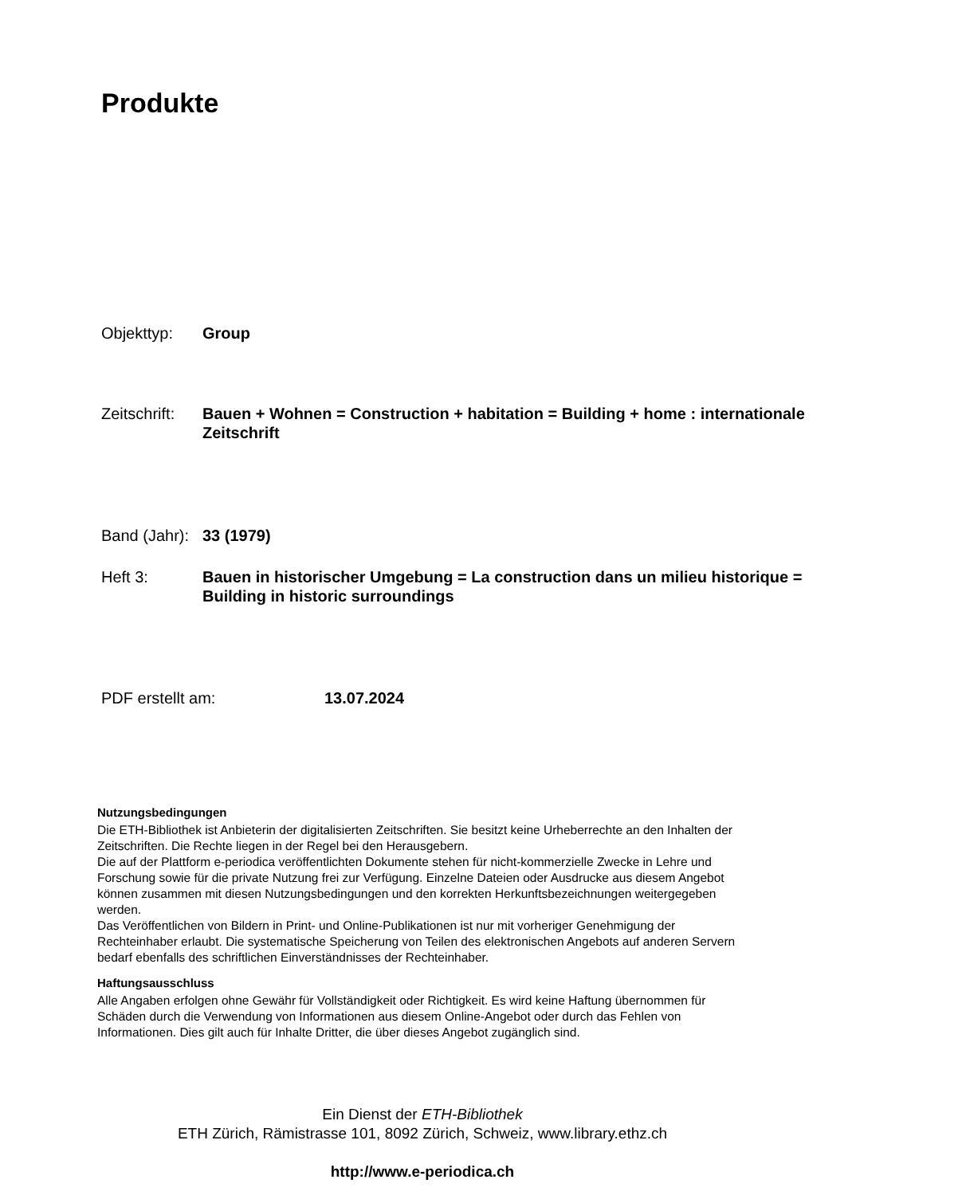Produkte
Objekttyp: Group
Zeitschrift:
Bauen + Wohnen = Construction + habitation = Building + home : internationale Zeitschrift
Band (Jahr):
33 (1979)
Heft 3: Bauen in historischer Umgebung = La construction dans un milieu historique = Building in historic surroundings
PDF erstellt am: 13.07.2024
Nutzungsbedingungen
Die ETH-Bibliothek ist Anbieterin der digitalisierten Zeitschriften. Sie besitzt keine Urheberrechte an den Inhalten der Zeitschriften. Die Rechte liegen in der Regel bei den Herausgebern.
Die auf der Plattform e-periodica veröffentlichten Dokumente stehen für nicht-kommerzielle Zwecke in Lehre und Forschung sowie für die private Nutzung frei zur Verfügung. Einzelne Dateien oder Ausdrucke aus diesem Angebot können zusammen mit diesen Nutzungsbedingungen und den korrekten Herkunftsbezeichnungen weitergegeben werden.
Das Veröffentlichen von Bildern in Print- und Online-Publikationen ist nur mit vorheriger Genehmigung der Rechteinhaber erlaubt. Die systematische Speicherung von Teilen des elektronischen Angebots auf anderen Servern bedarf ebenfalls des schriftlichen Einverständnisses der Rechteinhaber.
Haftungsausschluss
Alle Angaben erfolgen ohne Gewähr für Vollständigkeit oder Richtigkeit. Es wird keine Haftung übernommen für Schäden durch die Verwendung von Informationen aus diesem Online-Angebot oder durch das Fehlen von Informationen. Dies gilt auch für Inhalte Dritter, die über dieses Angebot zugänglich sind.
Ein Dienst der ETH-Bibliothek
ETH Zürich, Rämistrasse 101, 8092 Zürich, Schweiz, www.library.ethz.ch
http://www.e-periodica.ch